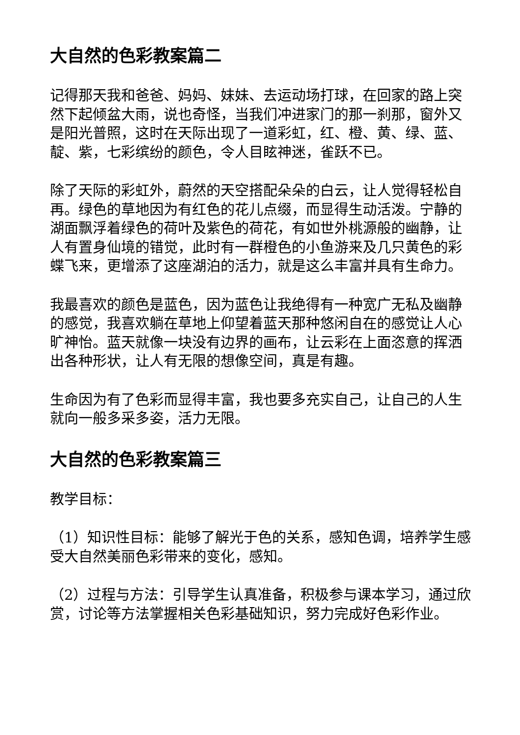大自然的色彩教案篇二
记得那天我和爸爸、妈妈、妹妹、去运动场打球，在回家的路上突然下起倾盆大雨，说也奇怪，当我们冲进家门的那一刹那，窗外又是阳光普照，这时在天际出现了一道彩虹，红、橙、黄、绿、蓝、靛、紫，七彩缤纷的颜色，令人目眩神迷，雀跃不已。
除了天际的彩虹外，蔚然的天空搭配朵朵的白云，让人觉得轻松自再。绿色的草地因为有红色的花儿点缀，而显得生动活泼。宁静的湖面飘浮着绿色的荷叶及紫色的荷花，有如世外桃源般的幽静，让人有置身仙境的错觉，此时有一群橙色的小鱼游来及几只黄色的彩蝶飞来，更增添了这座湖泊的活力，就是这么丰富并具有生命力。
我最喜欢的颜色是蓝色，因为蓝色让我绝得有一种宽广无私及幽静的感觉，我喜欢躺在草地上仰望着蓝天那种悠闲自在的感觉让人心旷神怡。蓝天就像一块没有边界的画布，让云彩在上面恣意的挥洒出各种形状，让人有无限的想像空间，真是有趣。
生命因为有了色彩而显得丰富，我也要多充实自己，让自己的人生就向一般多采多姿，活力无限。
大自然的色彩教案篇三
教学目标：
（1）知识性目标：能够了解光于色的关系，感知色调，培养学生感受大自然美丽色彩带来的变化，感知。
（2）过程与方法：引导学生认真准备，积极参与课本学习，通过欣赏，讨论等方法掌握相关色彩基础知识，努力完成好色彩作业。